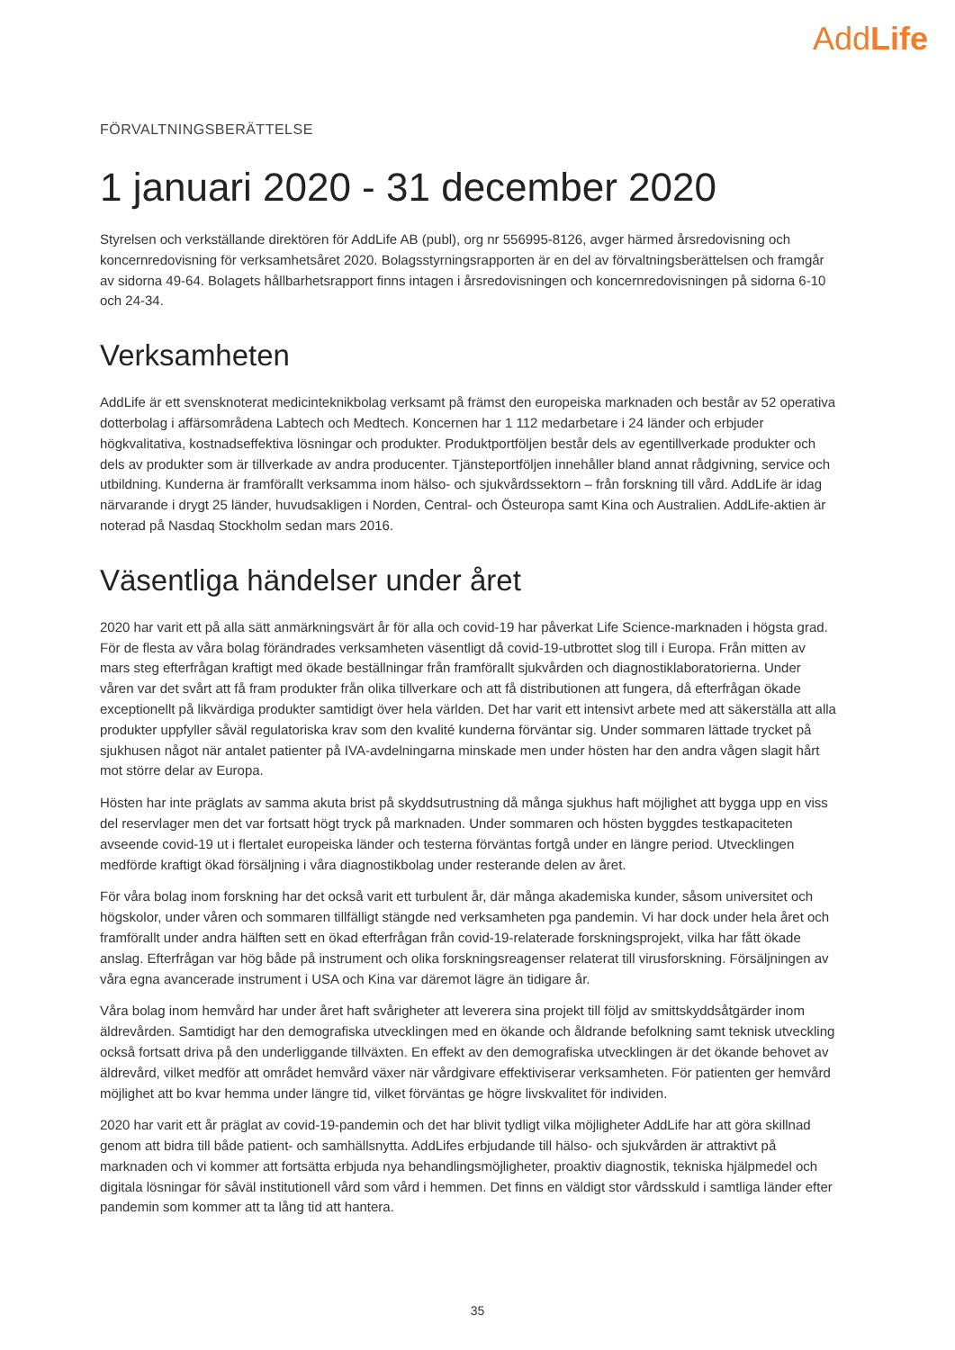AddLife
FÖRVALTNINGSBERÄTTELSE
1 januari 2020 - 31 december 2020
Styrelsen och verkställande direktören för AddLife AB (publ), org nr 556995-8126, avger härmed årsredovisning och koncernredovisning för verksamhetsåret 2020. Bolagsstyrningsrapporten är en del av förvaltningsberättelsen och framgår av sidorna 49-64. Bolagets hållbarhetsrapport finns intagen i årsredovisningen och koncernredovisningen på sidorna 6-10 och 24-34.
Verksamheten
AddLife är ett svensknoterat medicinteknikbolag verksamt på främst den europeiska marknaden och består av 52 operativa dotterbolag i affärsområdena Labtech och Medtech. Koncernen har 1 112 medarbetare i 24 länder och erbjuder högkvalitativa, kostnadseffektiva lösningar och produkter. Produktportföljen består dels av egentillverkade produkter och dels av produkter som är tillverkade av andra producenter. Tjänsteportföljen innehåller bland annat rådgivning, service och utbildning. Kunderna är framförallt verksamma inom hälso- och sjukvårdssektorn – från forskning till vård. AddLife är idag närvarande i drygt 25 länder, huvudsakligen i Norden, Central- och Östeuropa samt Kina och Australien. AddLife-aktien är noterad på Nasdaq Stockholm sedan mars 2016.
Väsentliga händelser under året
2020 har varit ett på alla sätt anmärkningsvärt år för alla och covid-19 har påverkat Life Science-marknaden i högsta grad. För de flesta av våra bolag förändrades verksamheten väsentligt då covid-19-utbrottet slog till i Europa. Från mitten av mars steg efterfrågan kraftigt med ökade beställningar från framförallt sjukvården och diagnostiklaboratorierna. Under våren var det svårt att få fram produkter från olika tillverkare och att få distributionen att fungera, då efterfrågan ökade exceptionellt på likvärdiga produkter samtidigt över hela världen. Det har varit ett intensivt arbete med att säkerställa att alla produkter uppfyller såväl regulatoriska krav som den kvalité kunderna förväntar sig. Under sommaren lättade trycket på sjukhusen något när antalet patienter på IVA-avdelningarna minskade men under hösten har den andra vågen slagit hårt mot större delar av Europa.
Hösten har inte präglats av samma akuta brist på skyddsutrustning då många sjukhus haft möjlighet att bygga upp en viss del reservlager men det var fortsatt högt tryck på marknaden. Under sommaren och hösten byggdes testkapaciteten avseende covid-19 ut i flertalet europeiska länder och testerna förväntas fortgå under en längre period. Utvecklingen medförde kraftigt ökad försäljning i våra diagnostikbolag under resterande delen av året.
För våra bolag inom forskning har det också varit ett turbulent år, där många akademiska kunder, såsom universitet och högskolor, under våren och sommaren tillfälligt stängde ned verksamheten pga pandemin. Vi har dock under hela året och framförallt under andra hälften sett en ökad efterfrågan från covid-19-relaterade forskningsprojekt, vilka har fått ökade anslag. Efterfrågan var hög både på instrument och olika forskningsreagenser relaterat till virusforskning. Försäljningen av våra egna avancerade instrument i USA och Kina var däremot lägre än tidigare år.
Våra bolag inom hemvård har under året haft svårigheter att leverera sina projekt till följd av smittskyddsåtgärder inom äldrevården. Samtidigt har den demografiska utvecklingen med en ökande och åldrande befolkning samt teknisk utveckling också fortsatt driva på den underliggande tillväxten. En effekt av den demografiska utvecklingen är det ökande behovet av äldrevård, vilket medför att området hemvård växer när vårdgivare effektiviserar verksamheten. För patienten ger hemvård möjlighet att bo kvar hemma under längre tid, vilket förväntas ge högre livskvalitet för individen.
2020 har varit ett år präglat av covid-19-pandemin och det har blivit tydligt vilka möjligheter AddLife har att göra skillnad genom att bidra till både patient- och samhällsnytta. AddLifes erbjudande till hälso- och sjukvården är attraktivt på marknaden och vi kommer att fortsätta erbjuda nya behandlingsmöjligheter, proaktiv diagnostik, tekniska hjälpmedel och digitala lösningar för såväl institutionell vård som vård i hemmen. Det finns en väldigt stor vårdsskuld i samtliga länder efter pandemin som kommer att ta lång tid att hantera.
35